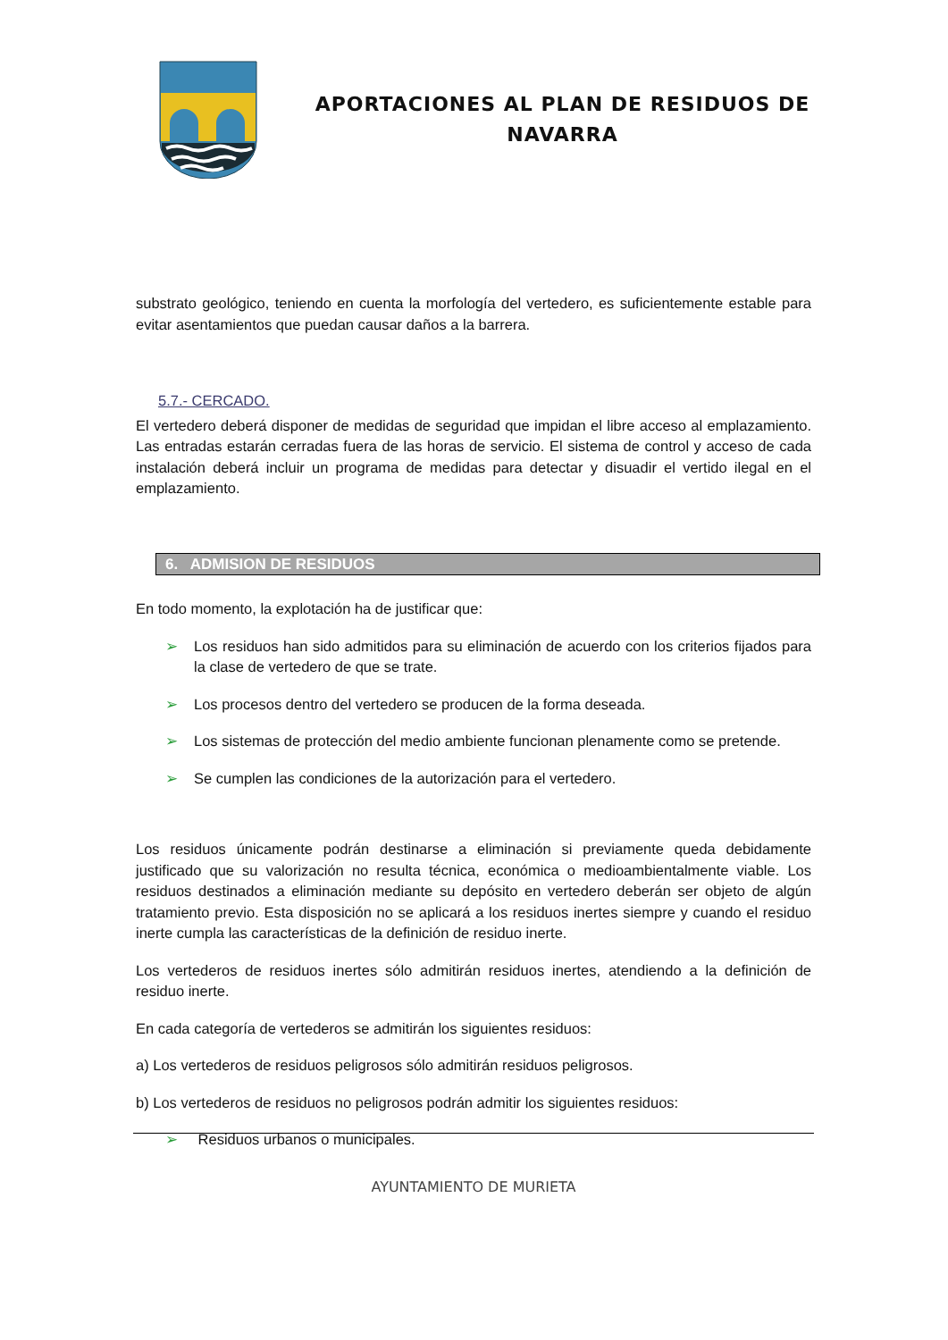APORTACIONES AL PLAN DE RESIDUOS DE NAVARRA
substrato geológico, teniendo en cuenta la morfología del vertedero, es suficientemente estable para evitar asentamientos que puedan causar daños a la barrera.
5.7.- CERCADO.
El vertedero deberá disponer de medidas de seguridad que impidan el libre acceso al emplazamiento. Las entradas estarán cerradas fuera de las horas de servicio. El sistema de control y acceso de cada instalación deberá incluir un programa de medidas para detectar y disuadir el vertido ilegal en el emplazamiento.
6. ADMISION DE RESIDUOS
En todo momento, la explotación ha de justificar que:
➢ Los residuos han sido admitidos para su eliminación de acuerdo con los criterios fijados para la clase de vertedero de que se trate.
➢ Los procesos dentro del vertedero se producen de la forma deseada.
➢ Los sistemas de protección del medio ambiente funcionan plenamente como se pretende.
➢ Se cumplen las condiciones de la autorización para el vertedero.
Los residuos únicamente podrán destinarse a eliminación si previamente queda debidamente justificado que su valorización no resulta técnica, económica o medioambientalmente viable. Los residuos destinados a eliminación mediante su depósito en vertedero deberán ser objeto de algún tratamiento previo. Esta disposición no se aplicará a los residuos inertes siempre y cuando el residuo inerte cumpla las características de la definición de residuo inerte.
Los vertederos de residuos inertes sólo admitirán residuos inertes, atendiendo a la definición de residuo inerte.
En cada categoría de vertederos se admitirán los siguientes residuos:
a) Los vertederos de residuos peligrosos sólo admitirán residuos peligrosos.
b) Los vertederos de residuos no peligrosos podrán admitir los siguientes residuos:
➢ Residuos urbanos o municipales.
AYUNTAMIENTO DE MURIETA